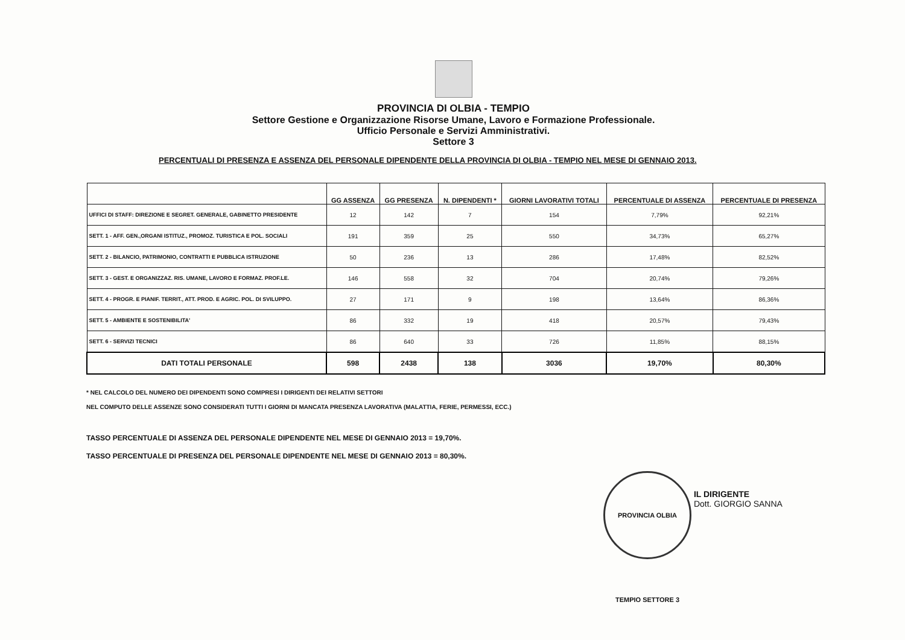PROVINCIA DI OLBIA - TEMPIO
Settore Gestione e Organizzazione Risorse Umane, Lavoro e Formazione Professionale.
Ufficio Personale e Servizi Amministrativi.
Settore 3
PERCENTUALI DI PRESENZA E ASSENZA DEL PERSONALE DIPENDENTE DELLA PROVINCIA DI OLBIA - TEMPIO NEL MESE DI GENNAIO 2013.
| | GG ASSENZA | GG PRESENZA | N. DIPENDENTI * | GIORNI LAVORATIVI TOTALI | PERCENTUALE DI ASSENZA | PERCENTUALE DI PRESENZA |
| --- | --- | --- | --- | --- | --- | --- |
| UFFICI DI STAFF: DIREZIONE E SEGRET. GENERALE, GABINETTO PRESIDENTE | 12 | 142 | 7 | 154 | 7,79% | 92,21% |
| SETT. 1 - AFF. GEN.,ORGANI ISTITUZ., PROMOZ. TURISTICA E POL. SOCIALI | 191 | 359 | 25 | 550 | 34,73% | 65,27% |
| SETT. 2 - BILANCIO, PATRIMONIO, CONTRATTI E PUBBLICA ISTRUZIONE | 50 | 236 | 13 | 286 | 17,48% | 82,52% |
| SETT. 3 - GEST. E ORGANIZZAZ. RIS. UMANE, LAVORO E FORMAZ. PROF.LE. | 146 | 558 | 32 | 704 | 20,74% | 79,26% |
| SETT. 4 - PROGR. E PIANIF. TERRIT., ATT. PROD. E AGRIC. POL. DI SVILUPPO. | 27 | 171 | 9 | 198 | 13,64% | 86,36% |
| SETT. 5 - AMBIENTE E SOSTENIBILITA' | 86 | 332 | 19 | 418 | 20,57% | 79,43% |
| SETT. 6 - SERVIZI TECNICI | 86 | 640 | 33 | 726 | 11,85% | 88,15% |
| DATI TOTALI PERSONALE | 598 | 2438 | 138 | 3036 | 19,70% | 80,30% |
* NEL CALCOLO DEL NUMERO DEI DIPENDENTI SONO COMPRESI I DIRIGENTI DEI RELATIVI SETTORI
NEL COMPUTO DELLE ASSENZE SONO CONSIDERATI TUTTI I GIORNI DI MANCATA PRESENZA LAVORATIVA (MALATTIA, FERIE, PERMESSI, ECC.)
TASSO PERCENTUALE DI ASSENZA DEL PERSONALE DIPENDENTE NEL MESE DI GENNAIO 2013 = 19,70%.
TASSO PERCENTUALE DI PRESENZA DEL PERSONALE DIPENDENTE NEL MESE DI GENNAIO 2013 = 80,30%.
PROVINCIA OLBIA TEMPIO SETTORE 3
IL DIRIGENTE
Dott. GIORGIO SANNA